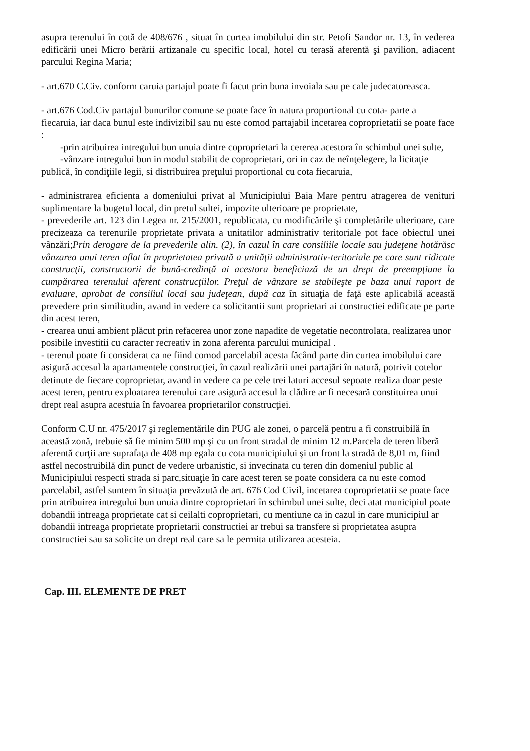asupra terenului în cotă de 408/676 , situat în curtea imobilului din str. Petofi Sandor nr. 13, în vederea edificării unei Micro berării artizanale cu specific local, hotel cu terasă aferentă şi pavilion, adiacent parcului Regina Maria;
- art.670 C.Civ. conform caruia partajul poate fi facut prin buna invoiala sau pe cale judecatoreasca.
- art.676 Cod.Civ partajul bunurilor comune se poate face în natura proportional cu cota- parte a fiecaruia, iar daca bunul este indivizibil sau nu este comod partajabil incetarea coproprietatii se poate face :
-prin atribuirea intregului bun unuia dintre coproprietari la cererea acestora în schimbul unei sulte,
-vânzare intregului bun in modul stabilit de coproprietari, ori in caz de neînţelegere, la licitaţie publică, în condiţiile legii, si distribuirea preţului proportional cu cota fiecaruia,
- administrarea eficienta a domeniului privat al Municipiului Baia Mare pentru atragerea de venituri suplimentare la bugetul local, din pretul sultei, impozite ulterioare pe proprietate,
- prevederile art. 123 din Legea nr. 215/2001, republicata, cu modificările şi completările ulterioare, care precizeaza ca terenurile proprietate privata a unitatilor administrativ teritoriale pot face obiectul unei vânzări;Prin derogare de la prevederile alin. (2), în cazul în care consiliile locale sau judeţene hotărăsc vânzarea unui teren aflat în proprietatea privată a unităţii administrativ-teritoriale pe care sunt ridicate construcţii, constructorii de bună-credinţă ai acestora beneficiază de un drept de preempţiune la cumpărarea terenului aferent construcţiilor. Preţul de vânzare se stabileşte pe baza unui raport de evaluare, aprobat de consiliul local sau judeţean, după caz în situaţia de faţă este aplicabilă această prevedere prin similitudin, avand in vedere ca solicitantii sunt proprietari ai constructiei edificate pe parte din acest teren,
- crearea unui ambient plăcut prin refacerea unor zone napadite de vegetatie necontrolata, realizarea unor posibile investitii cu caracter recreativ in zona aferenta parcului municipal .
- terenul poate fi considerat ca ne fiind comod parcelabil acesta făcând parte din curtea imobilului care asigură accesul la apartamentele construcţiei, în cazul realizării unei partajări în natură, potrivit cotelor detinute de fiecare coproprietar, avand in vedere ca pe cele trei laturi accesul sepoate realiza doar peste acest teren, pentru exploatarea terenului care asigură accesul la clădire ar fi necesară constituirea unui drept real asupra acestuia în favoarea proprietarilor construcţiei.
Conform C.U nr. 475/2017 şi reglementările din PUG ale zonei, o parcelă pentru a fi construibilă în această zonă, trebuie să fie minim 500 mp şi cu un front stradal de minim 12 m.Parcela de teren liberă aferentă curţii are suprafaţa de 408 mp egala cu cota municipiului şi un front la stradă de 8,01 m, fiind astfel necostruibilă din punct de vedere urbanistic, si invecinata cu teren din domeniul public al Municipiului respecti strada si parc,situaţie în care acest teren se poate considera ca nu este comod parcelabil, astfel suntem în situaţia prevăzută de art. 676 Cod Civil, incetarea coproprietatii se poate face prin atribuirea intregului bun unuia dintre coproprietari în schimbul unei sulte, deci atat municipiul poate dobandii intreaga proprietate cat si ceilalti coproprietari, cu mentiune ca in cazul in care municipiul ar dobandii intreaga proprietate proprietarii constructiei ar trebui sa transfere si proprietatea asupra constructiei sau sa solicite un drept real care sa le permita utilizarea acesteia.
Cap. III. ELEMENTE DE PRET